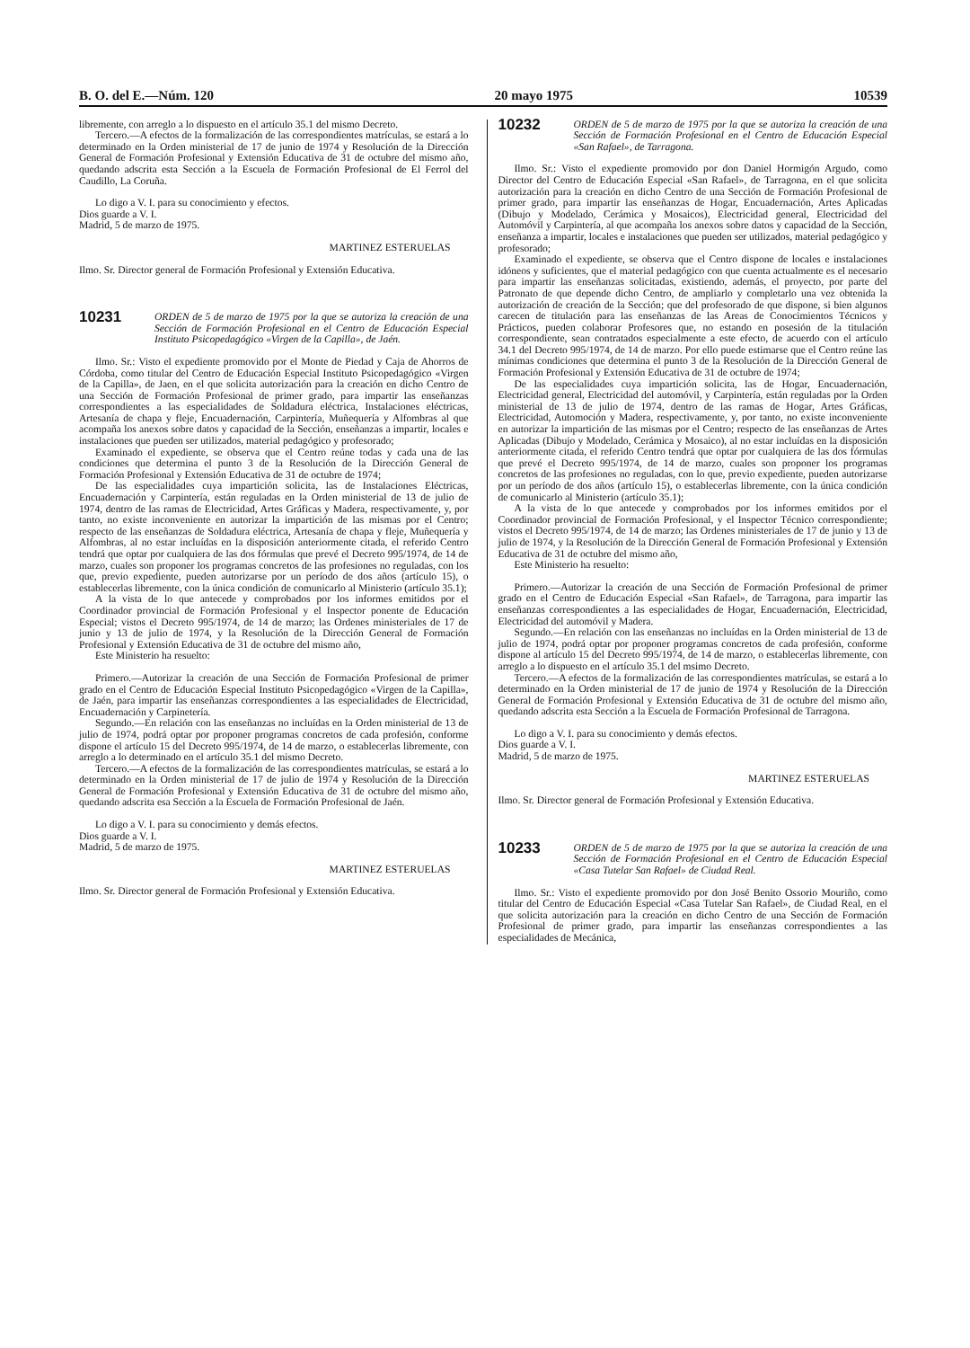B. O. del E.—Núm. 120 20 mayo 1975 10539
libremente, con arreglo a lo dispuesto en el artículo 35.1 del mismo Decreto.
Tercero.—A efectos de la formalización de las correspondientes matrículas, se estará a lo determinado en la Orden ministerial de 17 de junio de 1974 y Resolución de la Dirección General de Formación Profesional y Extensión Educativa de 31 de octubre del mismo año, quedando adscrita esta Sección a la Escuela de Formación Profesional de El Ferrol del Caudillo, La Coruña.
Lo digo a V. I. para su conocimiento y efectos.
Dios guarde a V. I.
Madrid, 5 de marzo de 1975.
MARTINEZ ESTERUELAS
Ilmo. Sr. Director general de Formación Profesional y Extensión Educativa.
10231 ORDEN de 5 de marzo de 1975 por la que se autoriza la creación de una Sección de Formación Profesional en el Centro de Educación Especial Instituto Psicopedagógico «Virgen de la Capilla», de Jaén.
Ilmo. Sr.: Visto el expediente promovido por el Monte de Piedad y Caja de Ahorros de Córdoba, como titular del Centro de Educación Especial Instituto Psicopedagógico «Virgen de la Capilla», de Jaen, en el que solicita autorización para la creación en dicho Centro de una Sección de Formación Profesional de primer grado, para impartir las enseñanzas correspondientes a las especialidades de Soldadura eléctrica, Instalaciones eléctricas, Artesanía de chapa y fleje, Encuadernación, Carpintería, Muñequería y Alfombras al que acompaña los anexos sobre datos y capacidad de la Sección, enseñanzas a impartir, locales e instalaciones que pueden ser utilizados, material pedagógico y profesorado;
Examinado el expediente, se observa que el Centro reúne todas y cada una de las condiciones que determina el punto 3 de la Resolución de la Dirección General de Formación Profesional y Extensión Educativa de 31 de octubre de 1974;
De las especialidades cuya impartición solicita, las de Instalaciones Eléctricas, Encuadernación y Carpintería, están reguladas en la Orden ministerial de 13 de julio de 1974, dentro de las ramas de Electricidad, Artes Gráficas y Madera, respectivamente, y, por tanto, no existe inconveniente en autorizar la impartición de las mismas por el Centro; respecto de las enseñanzas de Soldadura eléctrica, Artesanía de chapa y fleje, Muñequería y Alfombras, al no estar incluídas en la disposición anteriormente citada, el referido Centro tendrá que optar por cualquiera de las dos fórmulas que prevé el Decreto 995/1974, de 14 de marzo, cuales son proponer los programas concretos de las profesiones no reguladas, con los que, previo expediente, pueden autorizarse por un período de dos años (artículo 15), o establecerlas libremente, con la única condición de comunicarlo al Ministerio (artículo 35.1);
A la vista de lo que antecede y comprobados por los informes emitidos por el Coordinador provincial de Formación Profesional y el Inspector ponente de Educación Especial; vistos el Decreto 995/1974, de 14 de marzo; las Ordenes ministeriales de 17 de junio y 13 de julio de 1974, y la Resolución de la Dirección General de Formación Profesional y Extensión Educativa de 31 de octubre del mismo año,
Este Ministerio ha resuelto:
Primero.—Autorizar la creación de una Sección de Formación Profesional de primer grado en el Centro de Educación Especial Instituto Psicopedagógico «Virgen de la Capilla», de Jaén, para impartir las enseñanzas correspondientes a las especialidades de Electricidad, Encuadernación y Carpinetería.
Segundo.—En relación con las enseñanzas no incluídas en la Orden ministerial de 13 de julio de 1974, podrá optar por proponer programas concretos de cada profesión, conforme dispone el artículo 15 del Decreto 995/1974, de 14 de marzo, o establecerlas libremente, con arreglo a lo determinado en el artículo 35.1 del mismo Decreto.
Tercero.—A efectos de la formalización de las correspondientes matrículas, se estará a lo determinado en la Orden ministerial de 17 de julio de 1974 y Resolución de la Dirección General de Formación Profesional y Extensión Educativa de 31 de octubre del mismo año, quedando adscrita esa Sección a la Escuela de Formación Profesional de Jaén.
Lo digo a V. I. para su conocimiento y demás efectos.
Dios guarde a V. I.
Madrid, 5 de marzo de 1975.
MARTINEZ ESTERUELAS
Ilmo. Sr. Director general de Formación Profesional y Extensión Educativa.
10232 ORDEN de 5 de marzo de 1975 por la que se autoriza la creación de una Sección de Formación Profesional en el Centro de Educación Especial «San Rafael», de Tarragona.
Ilmo. Sr.: Visto el expediente promovido por don Daniel Hormigón Argudo, como Director del Centro de Educación Especial «San Rafael», de Tarragona, en el que solicita autorización para la creación en dicho Centro de una Sección de Formación Profesional de primer grado, para impartir las enseñanzas de Hogar, Encuadernación, Artes Aplicadas (Dibujo y Modelado, Cerámica y Mosaicos), Electricidad general, Electricidad del Automóvil y Carpintería, al que acompaña los anexos sobre datos y capacidad de la Sección, enseñanza a impartir, locales e instalaciones que pueden ser utilizados, material pedagógico y profesorado;
Examinado el expediente, se observa que el Centro dispone de locales e instalaciones idóneos y suficientes, que el material pedagógico con que cuenta actualmente es el necesario para impartir las enseñanzas solicitadas, existiendo, además, el proyecto, por parte del Patronato de que depende dicho Centro, de ampliarlo y completarlo una vez obtenida la autorización de creación de la Sección; que del profesorado de que dispone, si bien algunos carecen de titulación para las enseñanzas de las Areas de Conocimientos Técnicos y Prácticos, pueden colaborar Profesores que, no estando en posesión de la titulación correspondiente, sean contratados especialmente a este efecto, de acuerdo con el artículo 34.1 del Decreto 995/1974, de 14 de marzo. Por ello puede estimarse que el Centro reúne las mínimas condiciones que determina el punto 3 de la Resolución de la Dirección General de Formación Profesional y Extensión Educativa de 31 de octubre de 1974;
De las especialidades cuya impartición solicita, las de Hogar, Encuadernación, Electricidad general, Electricidad del automóvil, y Carpintería, están reguladas por la Orden ministerial de 13 de julio de 1974, dentro de las ramas de Hogar, Artes Gráficas, Electricidad, Automoción y Madera, respectivamente, y, por tanto, no existe inconveniente en autorizar la impartición de las mismas por el Centro; respecto de las enseñanzas de Artes Aplicadas (Dibujo y Modelado, Cerámica y Mosaico), al no estar incluídas en la disposición anteriormente citada, el referido Centro tendrá que optar por cualquiera de las dos fórmulas que prevé el Decreto 995/1974, de 14 de marzo, cuales son proponer los programas concretos de las profesiones no reguladas, con lo que, previo expediente, pueden autorizarse por un período de dos años (artículo 15), o establecerlas libremente, con la única condición de comunicarlo al Ministerio (artículo 35.1);
A la vista de lo que antecede y comprobados por los informes emitidos por el Coordinador provincial de Formación Profesional, y el Inspector Técnico correspondiente; vistos el Decreto 995/1974, de 14 de marzo; las Ordenes ministeriales de 17 de junio y 13 de julio de 1974, y la Resolución de la Dirección General de Formación Profesional y Extensión Educativa de 31 de octubre del mismo año,
Este Ministerio ha resuelto:
Primero.—Autorizar la creación de una Sección de Formación Profesional de primer grado en el Centro de Educación Especial «San Rafael», de Tarragona, para impartir las enseñanzas correspondientes a las especialidades de Hogar, Encuadernación, Electricidad, Electricidad del automóvil y Madera.
Segundo.—En relación con las enseñanzas no incluídas en la Orden ministerial de 13 de julio de 1974, podrá optar por proponer programas concretos de cada profesión, conforme dispone al artículo 15 del Decreto 995/1974, de 14 de marzo, o establecerlas libremente, con arreglo a lo dispuesto en el artículo 35.1 del msimo Decreto.
Tercero.—A efectos de la formalización de las correspondientes matrículas, se estará a lo determinado en la Orden ministerial de 17 de junio de 1974 y Resolución de la Dirección General de Formación Profesional y Extensión Educativa de 31 de octubre del mismo año, quedando adscrita esta Sección a la Escuela de Formación Profesional de Tarragona.
Lo digo a V. I. para su conocimiento y demás efectos.
Dios guarde a V. I.
Madrid, 5 de marzo de 1975.
MARTINEZ ESTERUELAS
Ilmo. Sr. Director general de Formación Profesional y Extensión Educativa.
10233 ORDEN de 5 de marzo de 1975 por la que se autoriza la creación de una Sección de Formación Profesional en el Centro de Educación Especial «Casa Tutelar San Rafael» de Ciudad Real.
Ilmo. Sr.: Visto el expediente promovido por don José Benito Ossorio Mouriño, como titular del Centro de Educación Especial «Casa Tutelar San Rafael», de Ciudad Real, en el que solicita autorización para la creación en dicho Centro de una Sección de Formación Profesional de primer grado, para impartir las enseñanzas correspondientes a las especialidades de Mecánica,